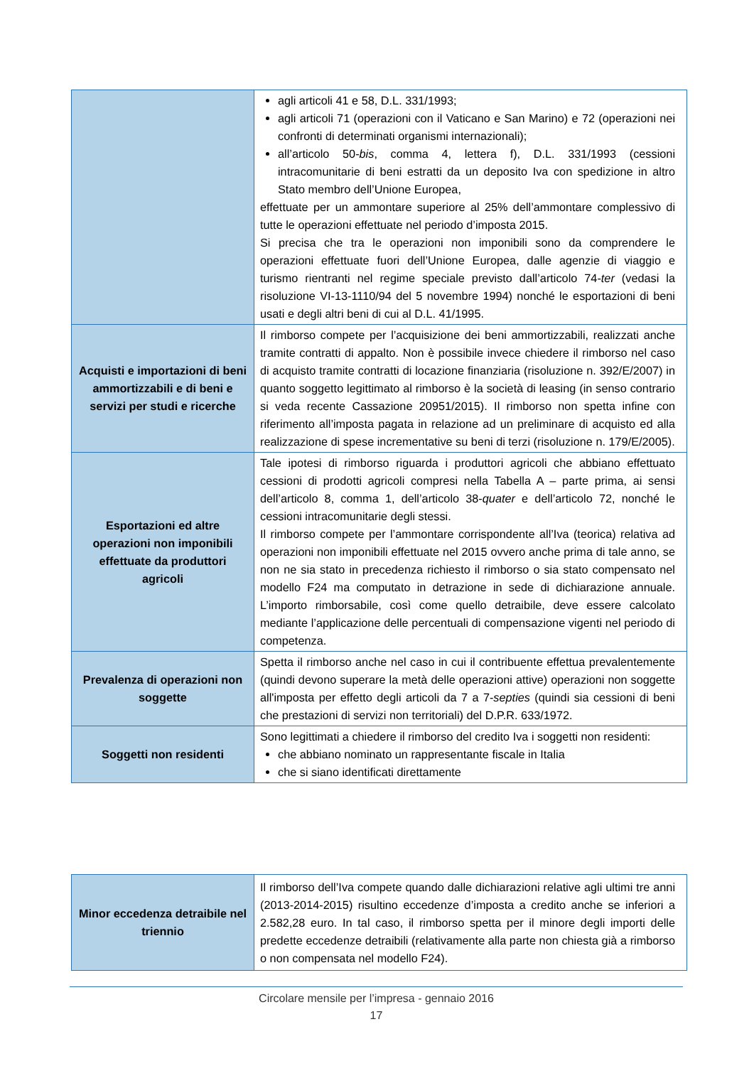| | agli articoli 41 e 58, D.L. 331/1993; agli articoli 71 (operazioni con il Vaticano e San Marino) e 72 (operazioni nei confronti di determinati organismi internazionali); all’articolo 50- bis , comma 4, lettera f), D.L. 331/1993 (cessioni intracomunitarie di beni estratti da un deposito Iva con spedizione in altro Stato membro dell’Unione Europea, effettuate per un ammontare superiore al 25% dell’ammontare complessivo di tutte le operazioni effettuate nel periodo d’imposta 2015. Si precisa che tra le operazioni non imponibili sono da comprendere le operazioni effettuate fuori dell’Unione Europea, dalle agenzie di viaggio e turismo rientranti nel regime speciale previsto dall’articolo 74- ter (vedasi la risoluzione VI-13-1110/94 del 5 novembre 1994) nonché le esportazioni di beni usati e degli altri beni di cui al D.L. 41/1995. |
| Acquisti e importazioni di beni ammortizzabili e di beni e servizi per studi e ricerche | Il rimborso compete per l’acquisizione dei beni ammortizzabili, realizzati anche tramite contratti di appalto. Non è possibile invece chiedere il rimborso nel caso di acquisto tramite contratti di locazione finanziaria (risoluzione n. 392/E/2007) in quanto soggetto legittimato al rimborso è la società di leasing (in senso contrario si veda recente Cassazione 20951/2015). Il rimborso non spetta infine con riferimento all’imposta pagata in relazione ad un preliminare di acquisto ed alla realizzazione di spese incrementative su beni di terzi (risoluzione n. 179/E/2005). |
| Esportazioni ed altre operazioni non imponibili effettuate da produttori agricoli | Tale ipotesi di rimborso riguarda i produttori agricoli che abbiano effettuato cessioni di prodotti agricoli compresi nella Tabella A – parte prima, ai sensi dell’articolo 8, comma 1, dell’articolo 38- quater e dell’articolo 72, nonché le cessioni intracomunitarie degli stessi. Il rimborso compete per l’ammontare corrispondente all’Iva (teorica) relativa ad operazioni non imponibili effettuate nel 2015 ovvero anche prima di tale anno, se non ne sia stato in precedenza richiesto il rimborso o sia stato compensato nel modello F24 ma computato in detrazione in sede di dichiarazione annuale. L’importo rimborsabile, così come quello detraibile, deve essere calcolato mediante l’applicazione delle percentuali di compensazione vigenti nel periodo di competenza. |
| Prevalenza di operazioni non soggette | Spetta il rimborso anche nel caso in cui il contribuente effettua prevalentemente (quindi devono superare la metà delle operazioni attive) operazioni non soggette all'imposta per effetto degli articoli da 7 a 7- septies (quindi sia cessioni di beni che prestazioni di servizi non territoriali) del D.P.R. 633/1972. |
| Soggetti non residenti | Sono legittimati a chiedere il rimborso del credito Iva i soggetti non residenti: che abbiano nominato un rappresentante fiscale in Italia che si siano identificati direttamente |
| Minor eccedenza detraibile nel triennio | Il rimborso dell’Iva compete quando dalle dichiarazioni relative agli ultimi tre anni (2013-2014-2015) risultino eccedenze d’imposta a credito anche se inferiori a 2.582,28 euro. In tal caso, il rimborso spetta per il minore degli importi delle predette eccedenze detraibili (relativamente alla parte non chiesta già a rimborso o non compensata nel modello F24). |
Circolare mensile per l’impresa - gennaio 2016
17